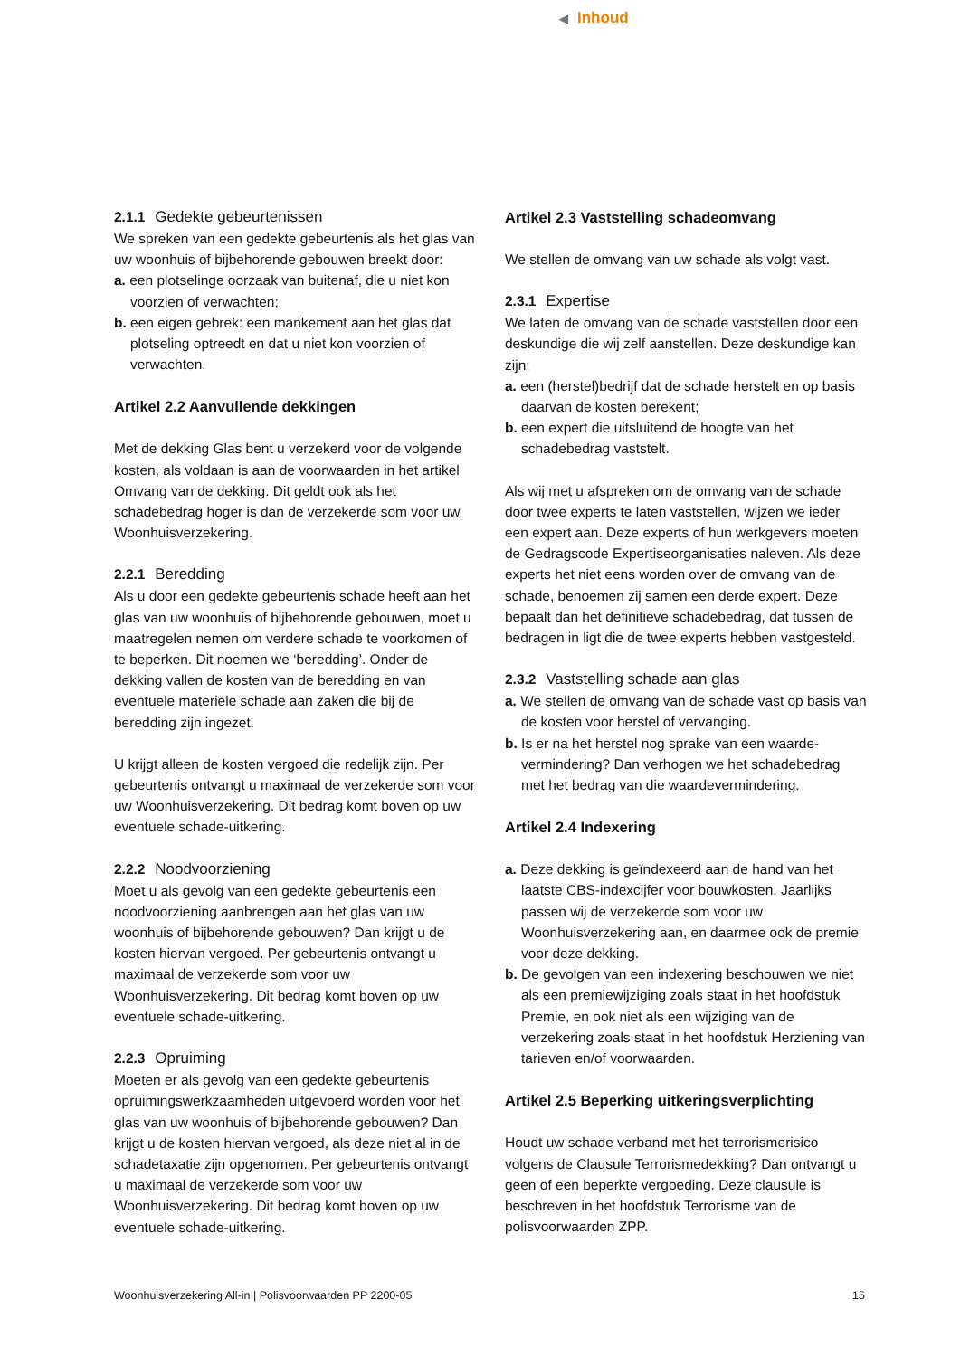◀ Inhoud
2.1.1 Gedekte gebeurtenissen
We spreken van een gedekte gebeurtenis als het glas van uw woonhuis of bijbehorende gebouwen breekt door:
a. een plotselinge oorzaak van buitenaf, die u niet kon voorzien of verwachten;
b. een eigen gebrek: een mankement aan het glas dat plotseling optreedt en dat u niet kon voorzien of verwachten.
Artikel 2.2 Aanvullende dekkingen
Met de dekking Glas bent u verzekerd voor de volgende kosten, als voldaan is aan de voorwaarden in het artikel Omvang van de dekking. Dit geldt ook als het schadebedrag hoger is dan de verzekerde som voor uw Woonhuisverzekering.
2.2.1 Beredding
Als u door een gedekte gebeurtenis schade heeft aan het glas van uw woonhuis of bijbehorende gebouwen, moet u maatregelen nemen om verdere schade te voorkomen of te beperken. Dit noemen we ‘beredding’. Onder de dekking vallen de kosten van de beredding en van eventuele materiële schade aan zaken die bij de beredding zijn ingezet.
U krijgt alleen de kosten vergoed die redelijk zijn. Per gebeurtenis ontvangt u maximaal de verzekerde som voor uw Woonhuisverzekering. Dit bedrag komt boven op uw eventuele schade-uitkering.
2.2.2 Noodvoorziening
Moet u als gevolg van een gedekte gebeurtenis een noodvoorziening aanbrengen aan het glas van uw woonhuis of bijbehorende gebouwen? Dan krijgt u de kosten hiervan vergoed. Per gebeurtenis ontvangt u maximaal de verzekerde som voor uw Woonhuisverzekering. Dit bedrag komt boven op uw eventuele schade-uitkering.
2.2.3 Opruiming
Moeten er als gevolg van een gedekte gebeurtenis opruimingswerkzaamheden uitgevoerd worden voor het glas van uw woonhuis of bijbehorende gebouwen? Dan krijgt u de kosten hiervan vergoed, als deze niet al in de schadetaxatie zijn opgenomen. Per gebeurtenis ontvangt u maximaal de verzekerde som voor uw Woonhuisverzekering. Dit bedrag komt boven op uw eventuele schade-uitkering.
Artikel 2.3 Vaststelling schadeomvang
We stellen de omvang van uw schade als volgt vast.
2.3.1 Expertise
We laten de omvang van de schade vaststellen door een deskundige die wij zelf aanstellen. Deze deskundige kan zijn:
a. een (herstel)bedrijf dat de schade herstelt en op basis daarvan de kosten berekent;
b. een expert die uitsluitend de hoogte van het schadebedrag vaststelt.
Als wij met u afspreken om de omvang van de schade door twee experts te laten vaststellen, wijzen we ieder een expert aan. Deze experts of hun werkgevers moeten de Gedragscode Expertiseorganisaties naleven. Als deze experts het niet eens worden over de omvang van de schade, benoemen zij samen een derde expert. Deze bepaalt dan het definitieve schadebedrag, dat tussen de bedragen in ligt die de twee experts hebben vastgesteld.
2.3.2 Vaststelling schade aan glas
a. We stellen de omvang van de schade vast op basis van de kosten voor herstel of vervanging.
b. Is er na het herstel nog sprake van een waarde­vermindering? Dan verhogen we het schadebedrag met het bedrag van die waardevermindering.
Artikel 2.4 Indexering
a. Deze dekking is geïndexeerd aan de hand van het laatste CBS-indexcijfer voor bouwkosten. Jaarlijks passen wij de verzekerde som voor uw Woonhuisverzekering aan, en daarmee ook de premie voor deze dekking.
b. De gevolgen van een indexering beschouwen we niet als een premiewijziging zoals staat in het hoofdstuk Premie, en ook niet als een wijziging van de verzekering zoals staat in het hoofdstuk Herziening van tarieven en/of voorwaarden.
Artikel 2.5 Beperking uitkeringsverplichting
Houdt uw schade verband met het terrorismerisico volgens de Clausule Terrorismedekking? Dan ontvangt u geen of een beperkte vergoeding. Deze clausule is beschreven in het hoofdstuk Terrorisme van de polisvoorwaarden ZPP.
Woonhuisverzekering All-in | Polisvoorwaarden PP 2200-05 15